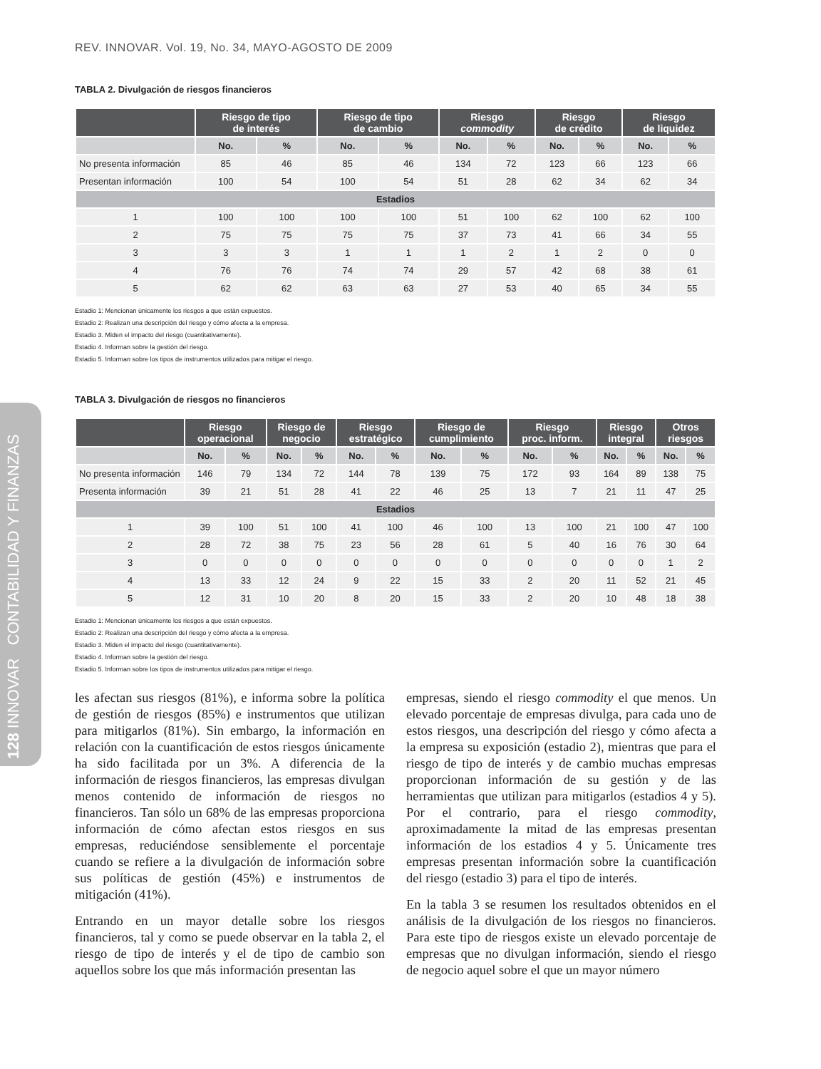REV. INNOVAR. Vol. 19, No. 34, MAYO-AGOSTO DE 2009
128 INNOVAR CONTABILIDAD Y FINANZAS
TABLA 2. Divulgación de riesgos financieros
| | Riesgo de tipo de interés | | Riesgo de tipo de cambio | | Riesgo commodity | | Riesgo de crédito | | Riesgo de liquidez | |
| --- | --- | --- | --- | --- | --- | --- | --- | --- | --- | --- |
| | No. | % | No. | % | No. | % | No. | % | No. | % |
| No presenta información | 85 | 46 | 85 | 46 | 134 | 72 | 123 | 66 | 123 | 66 |
| Presentan información | 100 | 54 | 100 | 54 | 51 | 28 | 62 | 34 | 62 | 34 |
| Estadios | | | | | | | | | | |
| 1 | 100 | 100 | 100 | 100 | 51 | 100 | 62 | 100 | 62 | 100 |
| 2 | 75 | 75 | 75 | 75 | 37 | 73 | 41 | 66 | 34 | 55 |
| 3 | 3 | 3 | 1 | 1 | 1 | 2 | 1 | 2 | 0 | 0 |
| 4 | 76 | 76 | 74 | 74 | 29 | 57 | 42 | 68 | 38 | 61 |
| 5 | 62 | 62 | 63 | 63 | 27 | 53 | 40 | 65 | 34 | 55 |
Estadio 1: Mencionan únicamente los riesgos a que están expuestos.
Estadio 2: Realizan una descripción del riesgo y cómo afecta a la empresa.
Estadio 3. Miden el impacto del riesgo (cuantitativamente).
Estadio 4. Informan sobre la gestión del riesgo.
Estadio 5. Informan sobre los tipos de instrumentos utilizados para mitigar el riesgo.
TABLA 3. Divulgación de riesgos no financieros
| | Riesgo operacional | | Riesgo de negocio | | Riesgo estratégico | | Riesgo de cumplimiento | | Riesgo proc. inform. | | Riesgo integral | | Otros riesgos | |
| --- | --- | --- | --- | --- | --- | --- | --- | --- | --- | --- | --- | --- | --- | --- |
| | No. | % | No. | % | No. | % | No. | % | No. | % | No. | % | No. | % |
| No presenta información | 146 | 79 | 134 | 72 | 144 | 78 | 139 | 75 | 172 | 93 | 164 | 89 | 138 | 75 |
| Presenta información | 39 | 21 | 51 | 28 | 41 | 22 | 46 | 25 | 13 | 7 | 21 | 11 | 47 | 25 |
| Estadios | | | | | | | | | | | | | | |
| 1 | 39 | 100 | 51 | 100 | 41 | 100 | 46 | 100 | 13 | 100 | 21 | 100 | 47 | 100 |
| 2 | 28 | 72 | 38 | 75 | 23 | 56 | 28 | 61 | 5 | 40 | 16 | 76 | 30 | 64 |
| 3 | 0 | 0 | 0 | 0 | 0 | 0 | 0 | 0 | 0 | 0 | 0 | 0 | 1 | 2 |
| 4 | 13 | 33 | 12 | 24 | 9 | 22 | 15 | 33 | 2 | 20 | 11 | 52 | 21 | 45 |
| 5 | 12 | 31 | 10 | 20 | 8 | 20 | 15 | 33 | 2 | 20 | 10 | 48 | 18 | 38 |
Estadio 1: Mencionan únicamente los riesgos a que están expuestos.
Estadio 2: Realizan una descripción del riesgo y cómo afecta a la empresa.
Estadio 3. Miden el impacto del riesgo (cuantitativamente).
Estadio 4. Informan sobre la gestión del riesgo.
Estadio 5. Informan sobre los tipos de instrumentos utilizados para mitigar el riesgo.
les afectan sus riesgos (81%), e informa sobre la política de gestión de riesgos (85%) e instrumentos que utilizan para mitigarlos (81%). Sin embargo, la información en relación con la cuantificación de estos riesgos únicamente ha sido facilitada por un 3%. A diferencia de la información de riesgos financieros, las empresas divulgan menos contenido de información de riesgos no financieros. Tan sólo un 68% de las empresas proporciona información de cómo afectan estos riesgos en sus empresas, reduciéndose sensiblemente el porcentaje cuando se refiere a la divulgación de información sobre sus políticas de gestión (45%) e instrumentos de mitigación (41%).
Entrando en un mayor detalle sobre los riesgos financieros, tal y como se puede observar en la tabla 2, el riesgo de tipo de interés y el de tipo de cambio son aquellos sobre los que más información presentan las
empresas, siendo el riesgo commodity el que menos. Un elevado porcentaje de empresas divulga, para cada uno de estos riesgos, una descripción del riesgo y cómo afecta a la empresa su exposición (estadio 2), mientras que para el riesgo de tipo de interés y de cambio muchas empresas proporcionan información de su gestión y de las herramientas que utilizan para mitigarlos (estadios 4 y 5). Por el contrario, para el riesgo commodity, aproximadamente la mitad de las empresas presentan información de los estadios 4 y 5. Únicamente tres empresas presentan información sobre la cuantificación del riesgo (estadio 3) para el tipo de interés.
En la tabla 3 se resumen los resultados obtenidos en el análisis de la divulgación de los riesgos no financieros. Para este tipo de riesgos existe un elevado porcentaje de empresas que no divulgan información, siendo el riesgo de negocio aquel sobre el que un mayor número